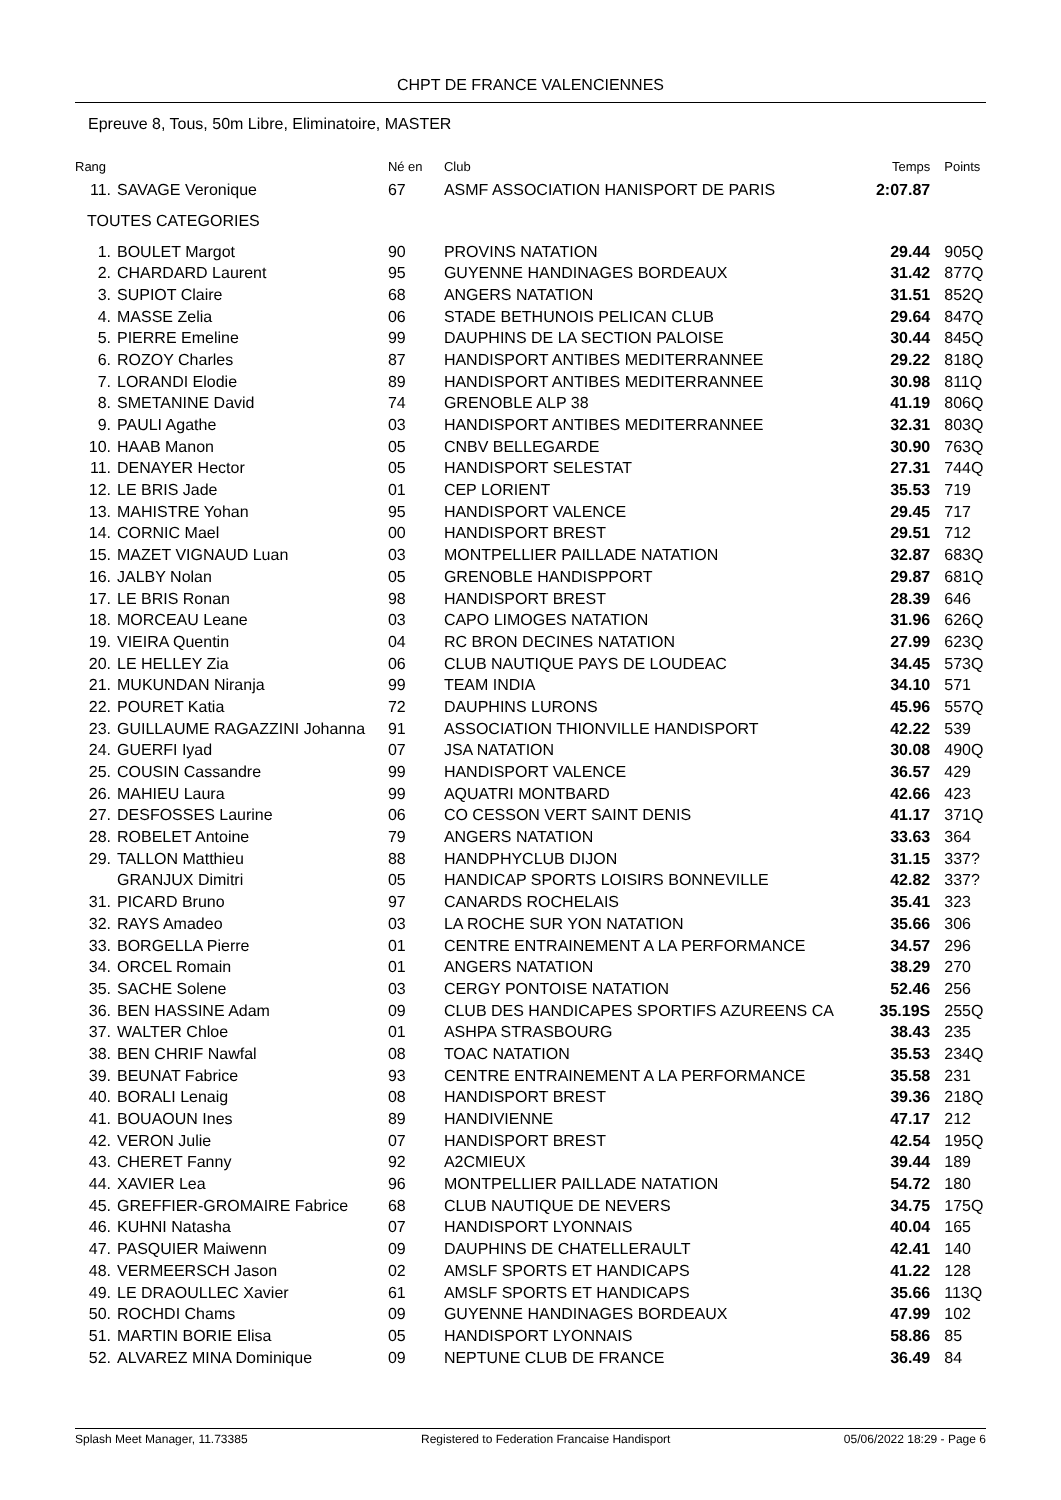CHPT DE FRANCE VALENCIENNES
Epreuve 8, Tous, 50m Libre, Eliminatoire, MASTER
| Rang | | Né en | Club | Temps | Points |
| --- | --- | --- | --- | --- | --- |
| 11. | SAVAGE Veronique | 67 | ASMF ASSOCIATION HANISPORT DE PARIS | 2:07.87 | |
| TOUTES CATEGORIES | | | | | |
| 1. | BOULET Margot | 90 | PROVINS NATATION | 29.44 | 905Q |
| 2. | CHARDARD Laurent | 95 | GUYENNE HANDINAGES BORDEAUX | 31.42 | 877Q |
| 3. | SUPIOT Claire | 68 | ANGERS NATATION | 31.51 | 852Q |
| 4. | MASSE Zelia | 06 | STADE BETHUNOIS PELICAN CLUB | 29.64 | 847Q |
| 5. | PIERRE Emeline | 99 | DAUPHINS DE LA SECTION PALOISE | 30.44 | 845Q |
| 6. | ROZOY Charles | 87 | HANDISPORT ANTIBES MEDITERRANNEE | 29.22 | 818Q |
| 7. | LORANDI Elodie | 89 | HANDISPORT ANTIBES MEDITERRANNEE | 30.98 | 811Q |
| 8. | SMETANINE David | 74 | GRENOBLE ALP 38 | 41.19 | 806Q |
| 9. | PAULI Agathe | 03 | HANDISPORT ANTIBES MEDITERRANNEE | 32.31 | 803Q |
| 10. | HAAB Manon | 05 | CNBV BELLEGARDE | 30.90 | 763Q |
| 11. | DENAYER Hector | 05 | HANDISPORT SELESTAT | 27.31 | 744Q |
| 12. | LE BRIS Jade | 01 | CEP LORIENT | 35.53 | 719 |
| 13. | MAHISTRE Yohan | 95 | HANDISPORT VALENCE | 29.45 | 717 |
| 14. | CORNIC Mael | 00 | HANDISPORT BREST | 29.51 | 712 |
| 15. | MAZET VIGNAUD Luan | 03 | MONTPELLIER PAILLADE NATATION | 32.87 | 683Q |
| 16. | JALBY Nolan | 05 | GRENOBLE HANDISPPORT | 29.87 | 681Q |
| 17. | LE BRIS Ronan | 98 | HANDISPORT BREST | 28.39 | 646 |
| 18. | MORCEAU Leane | 03 | CAPO LIMOGES NATATION | 31.96 | 626Q |
| 19. | VIEIRA Quentin | 04 | RC BRON DECINES NATATION | 27.99 | 623Q |
| 20. | LE HELLEY Zia | 06 | CLUB NAUTIQUE PAYS DE LOUDEAC | 34.45 | 573Q |
| 21. | MUKUNDAN Niranja | 99 | TEAM INDIA | 34.10 | 571 |
| 22. | POURET Katia | 72 | DAUPHINS LURONS | 45.96 | 557Q |
| 23. | GUILLAUME RAGAZZINI Johanna | 91 | ASSOCIATION THIONVILLE HANDISPORT | 42.22 | 539 |
| 24. | GUERFI Iyad | 07 | JSA NATATION | 30.08 | 490Q |
| 25. | COUSIN Cassandre | 99 | HANDISPORT VALENCE | 36.57 | 429 |
| 26. | MAHIEU Laura | 99 | AQUATRI MONTBARD | 42.66 | 423 |
| 27. | DESFOSSES Laurine | 06 | CO CESSON VERT SAINT DENIS | 41.17 | 371Q |
| 28. | ROBELET Antoine | 79 | ANGERS NATATION | 33.63 | 364 |
| 29. | TALLON Matthieu | 88 | HANDPHYCLUB DIJON | 31.15 | 337? |
| | GRANJUX Dimitri | 05 | HANDICAP SPORTS LOISIRS BONNEVILLE | 42.82 | 337? |
| 31. | PICARD Bruno | 97 | CANARDS ROCHELAIS | 35.41 | 323 |
| 32. | RAYS Amadeo | 03 | LA ROCHE SUR YON NATATION | 35.66 | 306 |
| 33. | BORGELLA Pierre | 01 | CENTRE ENTRAINEMENT A LA PERFORMANCE | 34.57 | 296 |
| 34. | ORCEL Romain | 01 | ANGERS NATATION | 38.29 | 270 |
| 35. | SACHE Solene | 03 | CERGY PONTOISE NATATION | 52.46 | 256 |
| 36. | BEN HASSINE Adam | 09 | CLUB DES HANDICAPES SPORTIFS AZUREENS CA | 35.19S | 255Q |
| 37. | WALTER Chloe | 01 | ASHPA STRASBOURG | 38.43 | 235 |
| 38. | BEN CHRIF Nawfal | 08 | TOAC NATATION | 35.53 | 234Q |
| 39. | BEUNAT Fabrice | 93 | CENTRE ENTRAINEMENT A LA PERFORMANCE | 35.58 | 231 |
| 40. | BORALI Lenaig | 08 | HANDISPORT BREST | 39.36 | 218Q |
| 41. | BOUAOUN Ines | 89 | HANDIVIENNE | 47.17 | 212 |
| 42. | VERON Julie | 07 | HANDISPORT BREST | 42.54 | 195Q |
| 43. | CHERET Fanny | 92 | A2CMIEUX | 39.44 | 189 |
| 44. | XAVIER Lea | 96 | MONTPELLIER PAILLADE NATATION | 54.72 | 180 |
| 45. | GREFFIER-GROMAIRE Fabrice | 68 | CLUB NAUTIQUE DE NEVERS | 34.75 | 175Q |
| 46. | KUHNI Natasha | 07 | HANDISPORT LYONNAIS | 40.04 | 165 |
| 47. | PASQUIER Maiwenn | 09 | DAUPHINS DE CHATELLERAULT | 42.41 | 140 |
| 48. | VERMEERSCH Jason | 02 | AMSLF SPORTS ET HANDICAPS | 41.22 | 128 |
| 49. | LE DRAOULLEC Xavier | 61 | AMSLF SPORTS ET HANDICAPS | 35.66 | 113Q |
| 50. | ROCHDI Chams | 09 | GUYENNE HANDINAGES BORDEAUX | 47.99 | 102 |
| 51. | MARTIN BORIE Elisa | 05 | HANDISPORT LYONNAIS | 58.86 | 85 |
| 52. | ALVAREZ MINA Dominique | 09 | NEPTUNE CLUB DE FRANCE | 36.49 | 84 |
Splash Meet Manager, 11.73385 Registered to Federation Francaise Handisport 05/06/2022 18:29 - Page 6